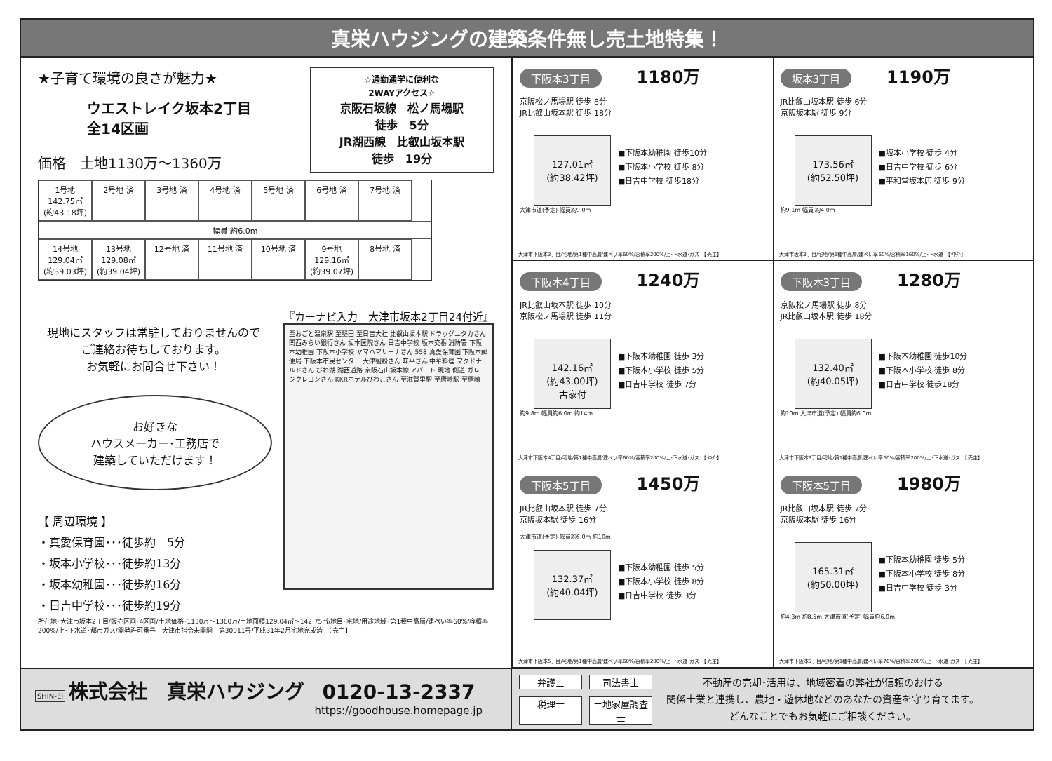真栄ハウジングの建築条件無し売土地特集！
★子育て環境の良さが魅力★
ウエストレイク坂本2丁目
全14区画
価格　土地1130万～1360万
☆通勤通学に便利な
2WAYアクセス☆
京阪石坂線　松ノ馬場駅
徒歩　5分
JR湖西線　比叡山坂本駅
徒歩　19分
1号地 142.75㎡ (約43.18坪)
2号地 済
3号地 済
4号地 済
5号地 済
6号地 済
7号地 済
幅員 約6.0m
14号地 129.04㎡ (約39.03坪)
13号地 129.08㎡ (約39.04坪)
12号地 済
11号地 済
10号地 済
9号地 129.16㎡ (約39.07坪)
8号地 済
『カーナビ入力　大津市坂本2丁目24付近』
至おごと温泉駅 至堅田 至日吉大社 比叡山坂本駅 ドラッグユタカさん 関西みらい銀行さん 坂本医院さん 日吉中学校 坂本交番 消防署 下阪本幼稚園 下阪本小学校 ヤマハマリーナさん 558 真愛保育園 下阪本郵便局 下阪本市民センター 大津製粉さん 味平さん 中華料理 マクドナルドさん びわ湖 湖西道路 京阪石山坂本線 アパート 現地 側道 ガレージクレヨンさん KKRホテルびわこさん 至滋賀里駅 至唐崎駅 至唐崎
現地にスタッフは常駐しておりませんので
ご連絡お待ちしております。
お気軽にお問合せ下さい！
お好きな
ハウスメーカー･工務店で
建築していただけます！
【 周辺環境 】
・真愛保育園･･･徒歩約　5分
・坂本小学校･･･徒歩約13分
・坂本幼稚園･･･徒歩約16分
・日吉中学校･･･徒歩約19分
所在地･大津市坂本2丁目/販売区画･4区画/土地価格･1130万～1360万/土地面積129.04㎡～142.75㎡/地目･宅地/用途地域･第1種中高層/建ぺい率60%/容積率200%/上･下水道･都市ガス/開発許可番号　大津市指令未開開　第30011号/平成31年2月宅地完成済　【売主】
下阪本3丁目 1180万
京阪松ノ馬場駅 徒歩 8分
JR比叡山坂本駅 徒歩 18分
127.01㎡
(約38.42坪)
■下阪本幼稚園 徒歩10分
■下阪本小学校 徒歩 8分
■日吉中学校 徒歩18分
大津市道(予定) 幅員約9.0m
大津市下阪本3丁目/宅地/第1種中高層/建ぺい率60%/容積率200%/上･下水道･ガス　【売主】
坂本3丁目 1190万
JR比叡山坂本駅 徒歩 6分
京阪坂本駅 徒歩 9分
173.56㎡
(約52.50坪)
■坂本小学校 徒歩 4分
■日吉中学校 徒歩 6分
■平和堂坂本店 徒歩 9分
約9.1m 幅員 約4.0m
大津市坂本3丁目/宅地/第1種中高層/建ぺい率60%/容積率160%/上･下水道　【仲介】
下阪本4丁目 1240万
JR比叡山坂本駅 徒歩 10分
京阪松ノ馬場駅 徒歩 11分
142.16㎡
(約43.00坪)
古家付
■下阪本幼稚園 徒歩 3分
■下阪本小学校 徒歩 5分
■日吉中学校 徒歩 7分
約9.8m 幅員約6.0m 約14m
大津市下阪本4丁目/宅地/第1種中高層/建ぺい率60%/容積率200%/上･下水道･ガス　【仲介】
下阪本3丁目 1280万
京阪松ノ馬場駅 徒歩 8分
JR比叡山坂本駅 徒歩 18分
132.40㎡
(約40.05坪)
■下阪本幼稚園 徒歩10分
■下阪本小学校 徒歩 8分
■日吉中学校 徒歩18分
約10m 大津市道(予定) 幅員約6.0m
大津市下阪本3丁目/宅地/第1種中高層/建ぺい率60%/容積率200%/上･下水道･ガス　【売主】
下阪本5丁目 1450万
JR比叡山坂本駅 徒歩 7分
京阪坂本駅 徒歩 16分
大津市道(予定) 幅員約6.0m 約10m
132.37㎡
(約40.04坪)
■下阪本幼稚園 徒歩 5分
■下阪本小学校 徒歩 8分
■日吉中学校 徒歩 3分
大津市下阪本5丁目/宅地/第1種中高層/建ぺい率60%/容積率200%/上･下水道･ガス　【売主】
下阪本5丁目 1980万
JR比叡山坂本駅 徒歩 7分
京阪坂本駅 徒歩 16分
165.31㎡
(約50.00坪)
■下阪本幼稚園 徒歩 5分
■下阪本小学校 徒歩 8分
■日吉中学校 徒歩 3分
約4.3m 約8.5m 大津市道(予定) 幅員約6.0m
大津市下阪本5丁目/宅地/第1種中高層/建ぺい率70%/容積率200%/上･下水道･ガス　【売主】
SHIN-EI 株式会社　真栄ハウジング 0120-13-2337
https://goodhouse.homepage.jp
弁護士 司法書士 税理士 土地家屋調査士
不動産の売却･活用は、地域密着の弊社が信頼のおける
関係士業と連携し、農地・遊休地などのあなたの資産を守り育てます。
どんなことでもお気軽にご相談ください。